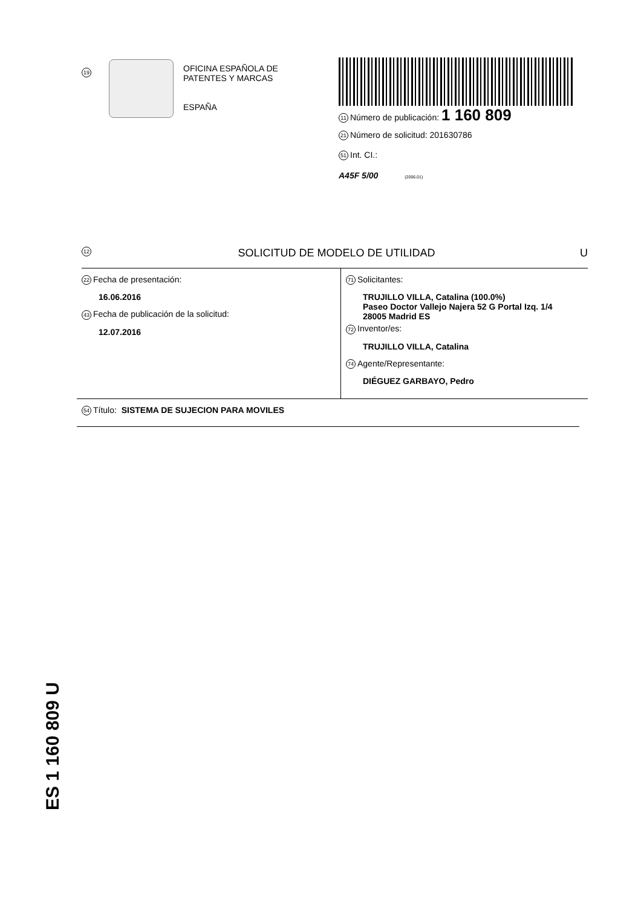19
OFICINA ESPAÑOLA DE
PATENTES Y MARCAS
ESPAÑA
11 Número de publicación: 1 160 809
21 Número de solicitud: 201630786
51 Int. CI.:
A45F 5/00 (2006.01)
12 SOLICITUD DE MODELO DE UTILIDAD U
22 Fecha de presentación:
16.06.2016
43 Fecha de publicación de la solicitud:
12.07.2016
71 Solicitantes:
TRUJILLO VILLA, Catalina (100.0%)
Paseo Doctor Vallejo Najera 52 G Portal Izq. 1/4
28005 Madrid ES
72 Inventor/es:
TRUJILLO VILLA, Catalina
74 Agente/Representante:
DIÉGUEZ GARBAYO, Pedro
54 Título: SISTEMA DE SUJECION PARA MOVILES
ES 1 160 809 U